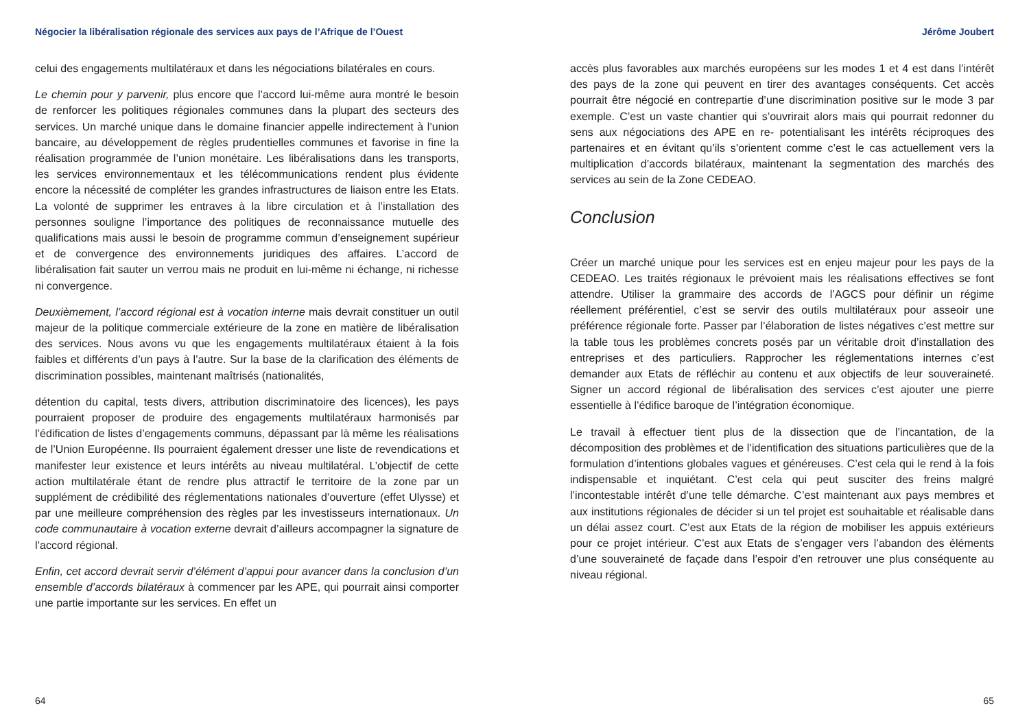Négocier la libéralisation régionale des services aux pays de l’Afrique de l’Ouest
celui des engagements multilatéraux et dans les négociations bilatérales en cours.
Le chemin pour y parvenir, plus encore que l’accord lui-même aura montré le besoin de renforcer les politiques régionales communes dans la plupart des secteurs des services. Un marché unique dans le domaine financier appelle indirectement à l’union bancaire, au développement de règles prudentielles communes et favorise in fine la réalisation programmée de l’union monétaire. Les libéralisations dans les transports, les services environnementaux et les télécommunications rendent plus évidente encore la nécessité de compléter les grandes infrastructures de liaison entre les Etats. La volonté de supprimer les entraves à la libre circulation et à l’installation des personnes souligne l’importance des politiques de reconnaissance mutuelle des qualifications mais aussi le besoin de programme commun d’enseignement supérieur et de convergence des environnements juridiques des affaires. L’accord de libéralisation fait sauter un verrou mais ne produit en lui-même ni échange, ni richesse ni convergence.
Deuxièmement, l’accord régional est à vocation interne mais devrait constituer un outil majeur de la politique commerciale extérieure de la zone en matière de libéralisation des services. Nous avons vu que les engagements multilatéraux étaient à la fois faibles et différents d’un pays à l’autre. Sur la base de la clarification des éléments de discrimination possibles, maintenant maîtrisés (nationalités,
détention du capital, tests divers, attribution discriminatoire des licences), les pays pourraient proposer de produire des engagements multilatéraux harmonisés par l’édification de listes d’engagements communs, dépassant par là même les réalisations de l’Union Européenne. Ils pourraient également dresser une liste de revendications et manifester leur existence et leurs intérêts au niveau multilatéral. L’objectif de cette action multilatérale étant de rendre plus attractif le territoire de la zone par un supplément de crédibilité des réglementations nationales d’ouverture (effet Ulysse) et par une meilleure compréhension des règles par les investisseurs internationaux. Un code communautaire à vocation externe devrait d’ailleurs accompagner la signature de l’accord régional.
Enfin, cet accord devrait servir d’élément d’appui pour avancer dans la conclusion d’un ensemble d’accords bilatéraux à commencer par les APE, qui pourrait ainsi comporter une partie importante sur les services. En effet un
64
Jérôme Joubert
accès plus favorables aux marchés européens sur les modes 1 et 4 est dans l’intérêt des pays de la zone qui peuvent en tirer des avantages conséquents. Cet accès pourrait être négocié en contrepartie d’une discrimination positive sur le mode 3 par exemple. C’est un vaste chantier qui s’ouvrirait alors mais qui pourrait redonner du sens aux négociations des APE en re- potentialisant les intérêts réciproques des partenaires et en évitant qu’ils s’orientent comme c’est le cas actuellement vers la multiplication d’accords bilatéraux, maintenant la segmentation des marchés des services au sein de la Zone CEDEAO.
Conclusion
Créer un marché unique pour les services est en enjeu majeur pour les pays de la CEDEAO. Les traités régionaux le prévoient mais les réalisations effectives se font attendre. Utiliser la grammaire des accords de l’AGCS pour définir un régime réellement préférentiel, c’est se servir des outils multilatéraux pour asseoir une préférence régionale forte. Passer par l’élaboration de listes négatives c’est mettre sur la table tous les problèmes concrets posés par un véritable droit d’installation des entreprises et des particuliers. Rapprocher les réglementations internes c’est demander aux Etats de réfléchir au contenu et aux objectifs de leur souveraineté. Signer un accord régional de libéralisation des services c’est ajouter une pierre essentielle à l’édifice baroque de l’intégration économique.
Le travail à effectuer tient plus de la dissection que de l’incantation, de la décomposition des problèmes et de l’identification des situations particulières que de la formulation d’intentions globales vagues et généreuses. C’est cela qui le rend à la fois indispensable et inquiétant. C’est cela qui peut susciter des freins malgré l’incontestable intérêt d’une telle démarche. C’est maintenant aux pays membres et aux institutions régionales de décider si un tel projet est souhaitable et réalisable dans un délai assez court. C’est aux Etats de la région de mobiliser les appuis extérieurs pour ce projet intérieur. C’est aux Etats de s’engager vers l’abandon des éléments d’une souveraineté de façade dans l’espoir d’en retrouver une plus conséquente au niveau régional.
65